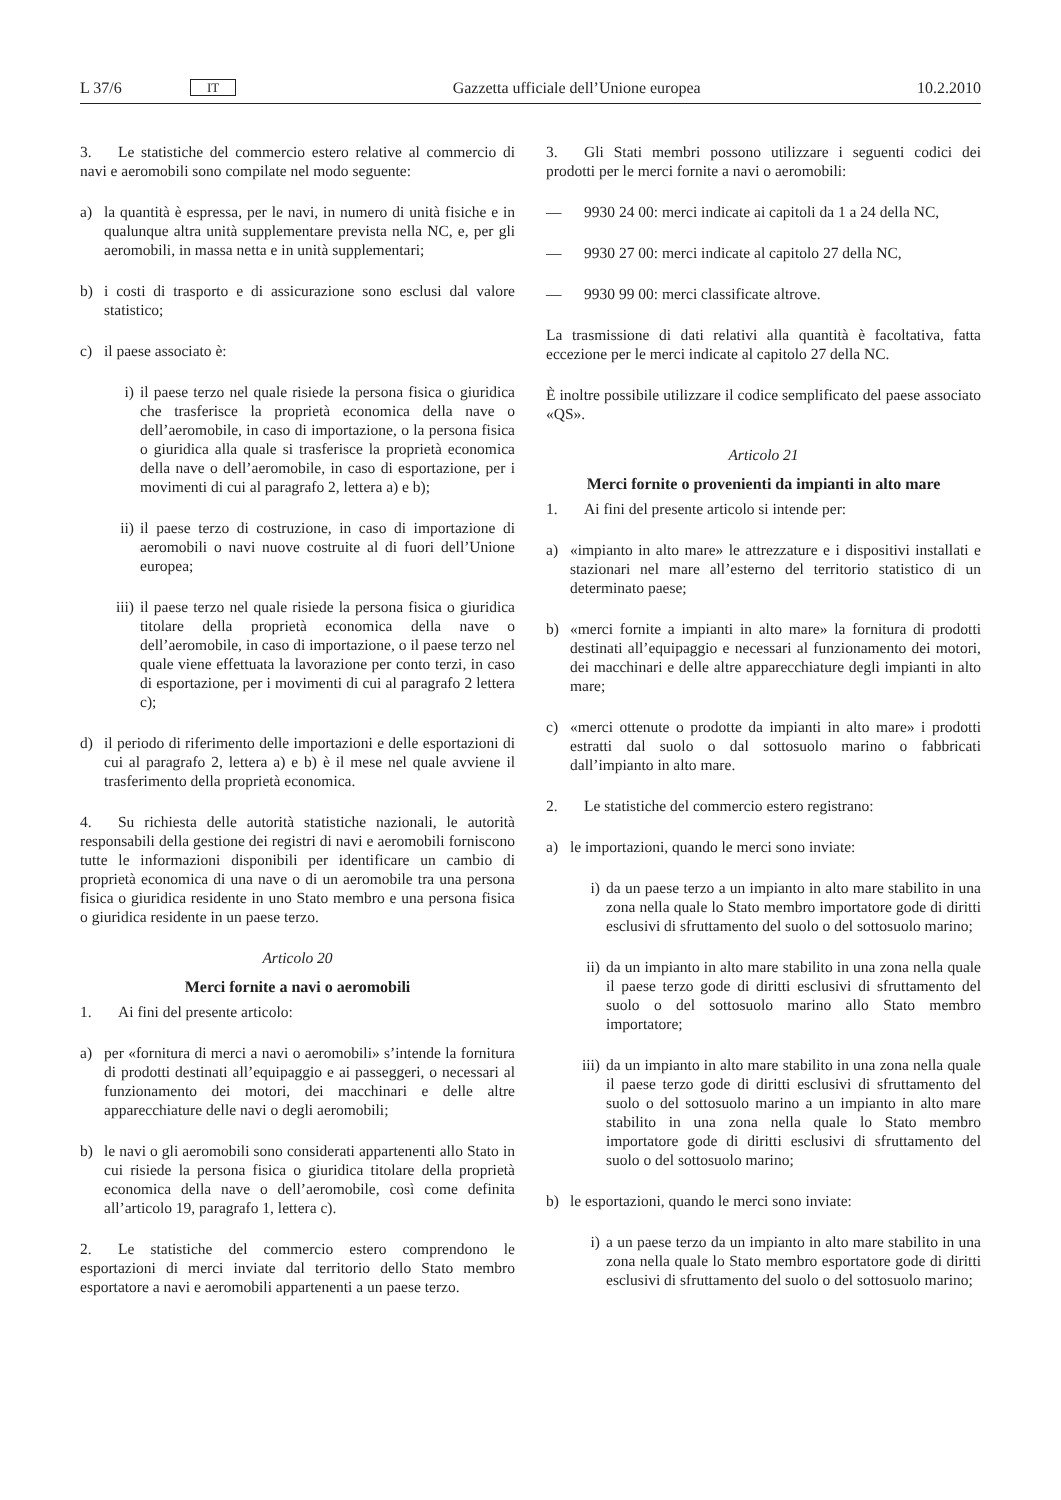L 37/6 IT Gazzetta ufficiale dell’Unione europea 10.2.2010
3. Le statistiche del commercio estero relative al commercio di navi e aeromobili sono compilate nel modo seguente:
a) la quantità è espressa, per le navi, in numero di unità fisiche e in qualunque altra unità supplementare prevista nella NC, e, per gli aeromobili, in massa netta e in unità supplementari;
b) i costi di trasporto e di assicurazione sono esclusi dal valore statistico;
c) il paese associato è:
i) il paese terzo nel quale risiede la persona fisica o giuridica che trasferisce la proprietà economica della nave o dell’aeromobile, in caso di importazione, o la persona fisica o giuridica alla quale si trasferisce la proprietà economica della nave o dell’aeromobile, in caso di esportazione, per i movimenti di cui al paragrafo 2, lettera a) e b);
ii) il paese terzo di costruzione, in caso di importazione di aeromobili o navi nuove costruite al di fuori dell’Unione europea;
iii) il paese terzo nel quale risiede la persona fisica o giuridica titolare della proprietà economica della nave o dell’aeromobile, in caso di importazione, o il paese terzo nel quale viene effettuata la lavorazione per conto terzi, in caso di esportazione, per i movimenti di cui al paragrafo 2 lettera c);
d) il periodo di riferimento delle importazioni e delle esportazioni di cui al paragrafo 2, lettera a) e b) è il mese nel quale avviene il trasferimento della proprietà economica.
4. Su richiesta delle autorità statistiche nazionali, le autorità responsabili della gestione dei registri di navi e aeromobili forniscono tutte le informazioni disponibili per identificare un cambio di proprietà economica di una nave o di un aeromobile tra una persona fisica o giuridica residente in uno Stato membro e una persona fisica o giuridica residente in un paese terzo.
Articolo 20
Merci fornite a navi o aeromobili
1. Ai fini del presente articolo:
a) per «fornitura di merci a navi o aeromobili» s’intende la fornitura di prodotti destinati all’equipaggio e ai passeggeri, o necessari al funzionamento dei motori, dei macchinari e delle altre apparecchiature delle navi o degli aeromobili;
b) le navi o gli aeromobili sono considerati appartenenti allo Stato in cui risiede la persona fisica o giuridica titolare della proprietà economica della nave o dell’aeromobile, così come definita all’articolo 19, paragrafo 1, lettera c).
2. Le statistiche del commercio estero comprendono le esportazioni di merci inviate dal territorio dello Stato membro esportatore a navi e aeromobili appartenenti a un paese terzo.
3. Gli Stati membri possono utilizzare i seguenti codici dei prodotti per le merci fornite a navi o aeromobili:
— 9930 24 00: merci indicate ai capitoli da 1 a 24 della NC,
— 9930 27 00: merci indicate al capitolo 27 della NC,
— 9930 99 00: merci classificate altrove.
La trasmissione di dati relativi alla quantità è facoltativa, fatta eccezione per le merci indicate al capitolo 27 della NC.
È inoltre possibile utilizzare il codice semplificato del paese associato «QS».
Articolo 21
Merci fornite o provenienti da impianti in alto mare
1. Ai fini del presente articolo si intende per:
a) «impianto in alto mare» le attrezzature e i dispositivi installati e stazionari nel mare all’esterno del territorio statistico di un determinato paese;
b) «merci fornite a impianti in alto mare» la fornitura di prodotti destinati all’equipaggio e necessari al funzionamento dei motori, dei macchinari e delle altre apparecchiature degli impianti in alto mare;
c) «merci ottenute o prodotte da impianti in alto mare» i prodotti estratti dal suolo o dal sottosuolo marino o fabbricati dall’impianto in alto mare.
2. Le statistiche del commercio estero registrano:
a) le importazioni, quando le merci sono inviate:
i) da un paese terzo a un impianto in alto mare stabilito in una zona nella quale lo Stato membro importatore gode di diritti esclusivi di sfruttamento del suolo o del sottosuolo marino;
ii) da un impianto in alto mare stabilito in una zona nella quale il paese terzo gode di diritti esclusivi di sfruttamento del suolo o del sottosuolo marino allo Stato membro importatore;
iii) da un impianto in alto mare stabilito in una zona nella quale il paese terzo gode di diritti esclusivi di sfruttamento del suolo o del sottosuolo marino a un impianto in alto mare stabilito in una zona nella quale lo Stato membro importatore gode di diritti esclusivi di sfruttamento del suolo o del sottosuolo marino;
b) le esportazioni, quando le merci sono inviate:
i) a un paese terzo da un impianto in alto mare stabilito in una zona nella quale lo Stato membro esportatore gode di diritti esclusivi di sfruttamento del suolo o del sottosuolo marino;